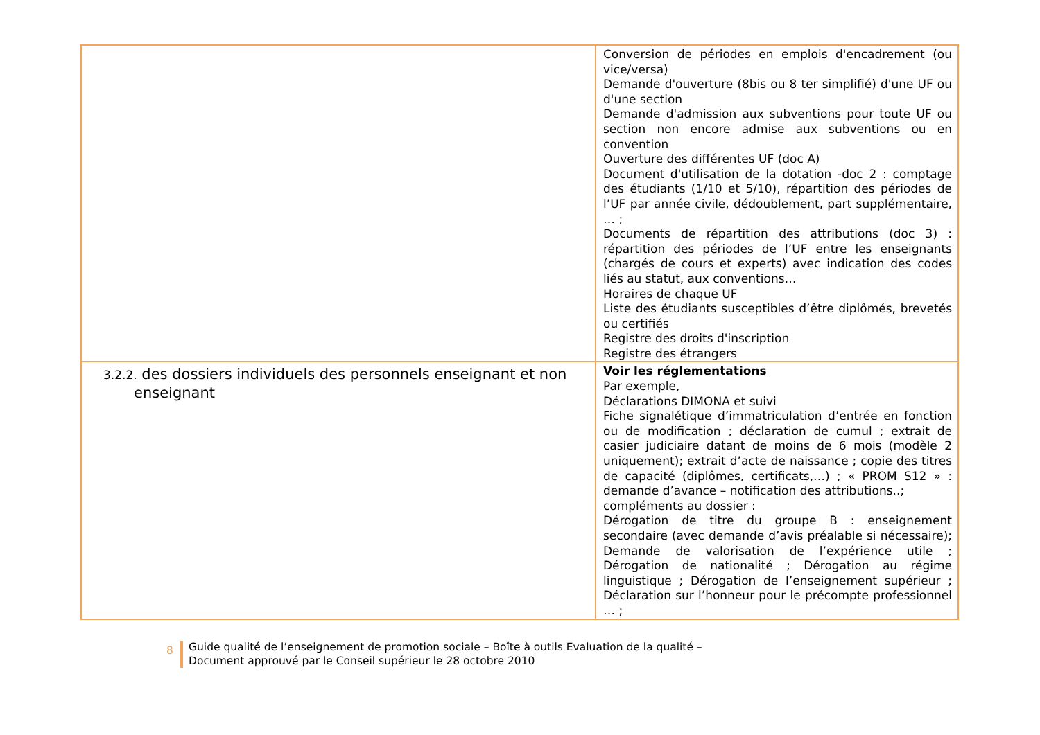| | Conversion de périodes en emplois d'encadrement (ou vice/versa) Demande d'ouverture (8bis ou 8 ter simplifié) d'une UF ou d'une section Demande d'admission aux subventions pour toute UF ou section non encore admise aux subventions ou en convention Ouverture des différentes UF (doc A) Document d'utilisation de la dotation -doc 2 : comptage des étudiants (1/10 et 5/10), répartition des périodes de l’UF par année civile, dédoublement, part supplémentaire, … ; Documents de répartition des attributions (doc 3) : répartition des périodes de l’UF entre les enseignants (chargés de cours et experts) avec indication des codes liés au statut, aux conventions… Horaires de chaque UF Liste des étudiants susceptibles d’être diplômés, brevetés ou certifiés Registre des droits d'inscription Registre des étrangers |
| 3.2.2. des dossiers individuels des personnels enseignant et non enseignant | Voir les réglementations Par exemple, Déclarations DIMONA et suivi Fiche signalétique d’immatriculation d’entrée en fonction ou de modification ; déclaration de cumul ; extrait de casier judiciaire datant de moins de 6 mois (modèle 2 uniquement); extrait d’acte de naissance ; copie des titres de capacité (diplômes, certificats,…) ; « PROM S12 » : demande d’avance – notification des attributions..; compléments au dossier : Dérogation de titre du groupe B : enseignement secondaire (avec demande d’avis préalable si nécessaire); Demande de valorisation de l’expérience utile ; Dérogation de nationalité ; Dérogation au régime linguistique ; Dérogation de l’enseignement supérieur ; Déclaration sur l’honneur pour le précompte professionnel … ; |
8
Guide qualité de l’enseignement de promotion sociale – Boîte à outils Evaluation de la qualité –
Document approuvé par le Conseil supérieur le 28 octobre 2010